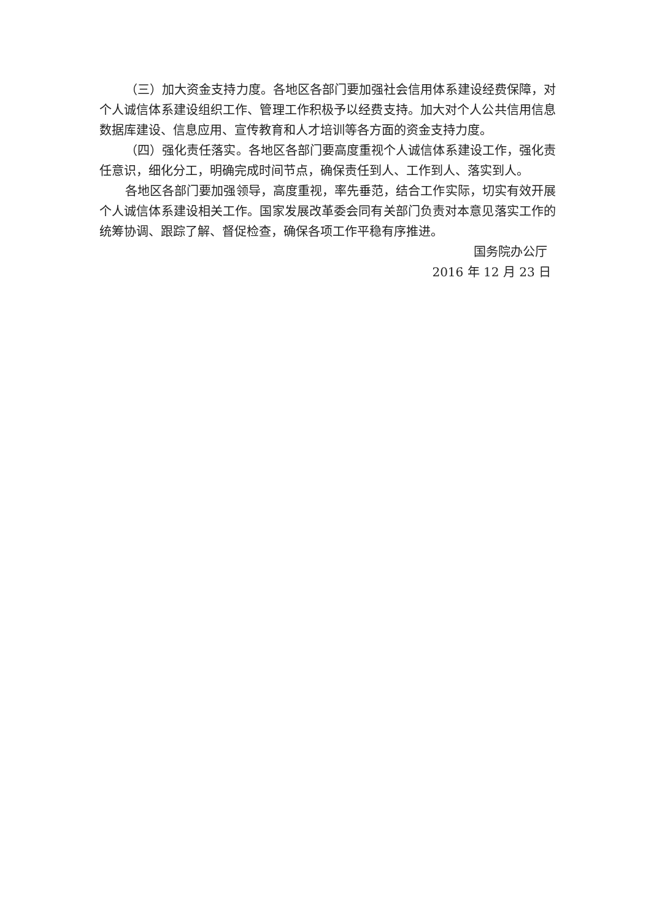（三）加大资金支持力度。各地区各部门要加强社会信用体系建设经费保障，对个人诚信体系建设组织工作、管理工作积极予以经费支持。加大对个人公共信用信息数据库建设、信息应用、宣传教育和人才培训等各方面的资金支持力度。
（四）强化责任落实。各地区各部门要高度重视个人诚信体系建设工作，强化责任意识，细化分工，明确完成时间节点，确保责任到人、工作到人、落实到人。
各地区各部门要加强领导，高度重视，率先垂范，结合工作实际，切实有效开展个人诚信体系建设相关工作。国家发展改革委会同有关部门负责对本意见落实工作的统筹协调、跟踪了解、督促检查，确保各项工作平稳有序推进。
国务院办公厅
2016 年 12 月 23 日